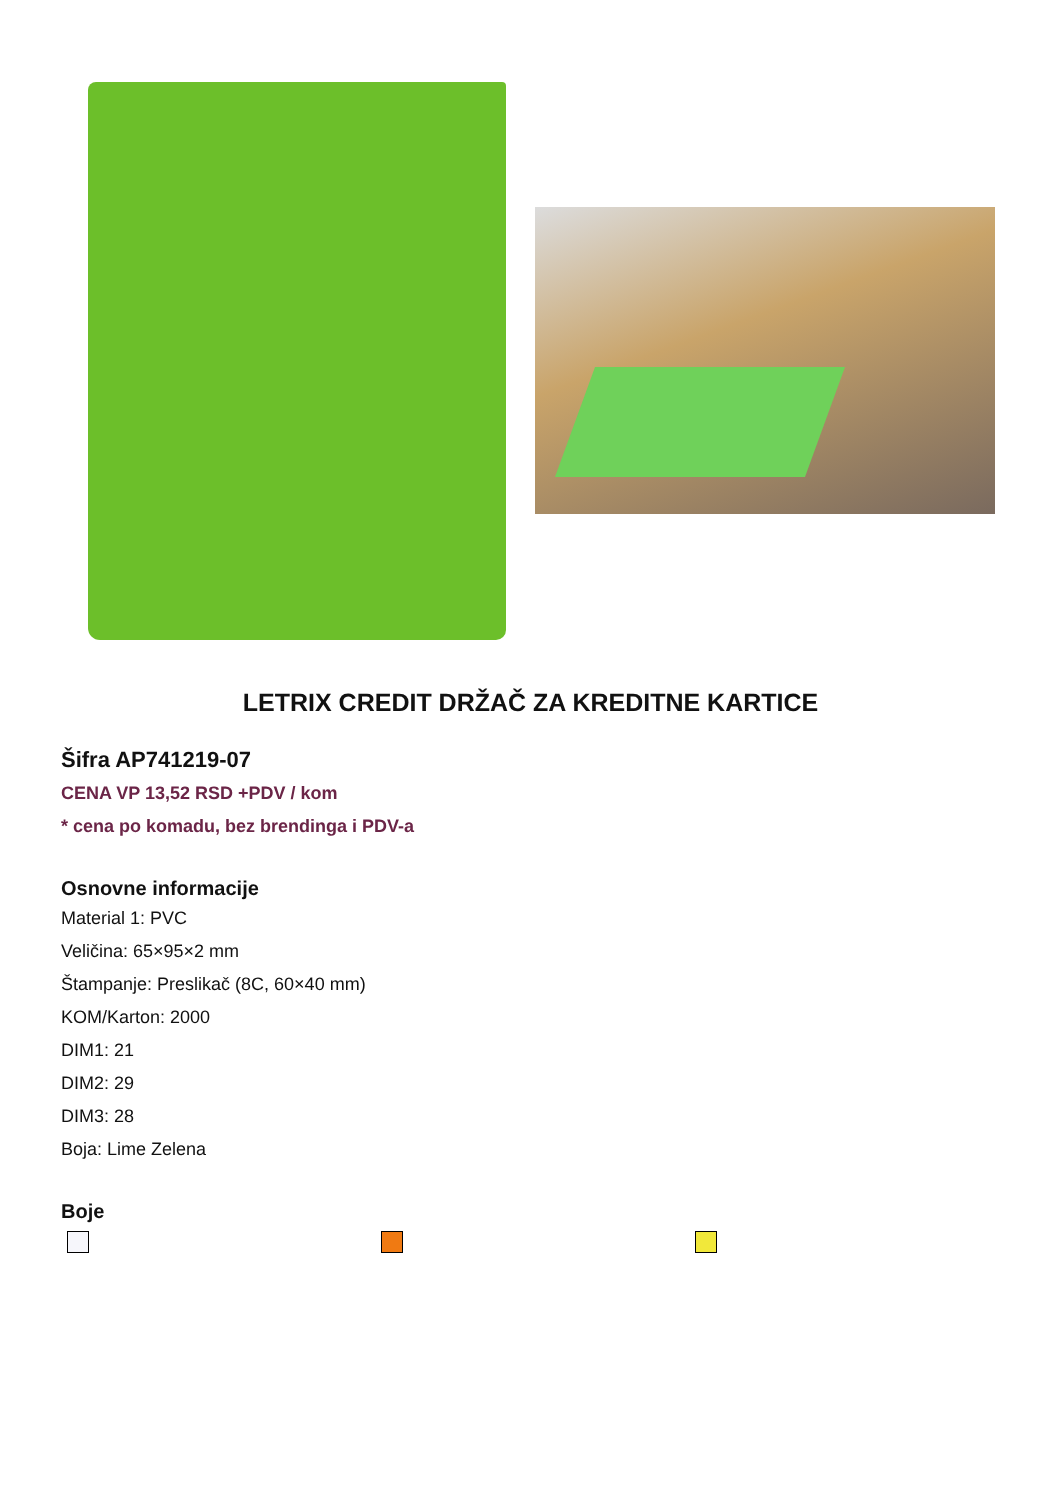LETRIX CREDIT DRŽAČ ZA KREDITNE KARTICE
Šifra AP741219-07
CENA VP 13,52 RSD +PDV / kom
* cena po komadu, bez brendinga i PDV-a
Osnovne informacije
Material 1: PVC
Veličina: 65×95×2 mm
Štampanje: Preslikač (8C, 60×40 mm)
KOM/Karton: 2000
DIM1: 21
DIM2: 29
DIM3: 28
Boja: Lime Zelena
Boje